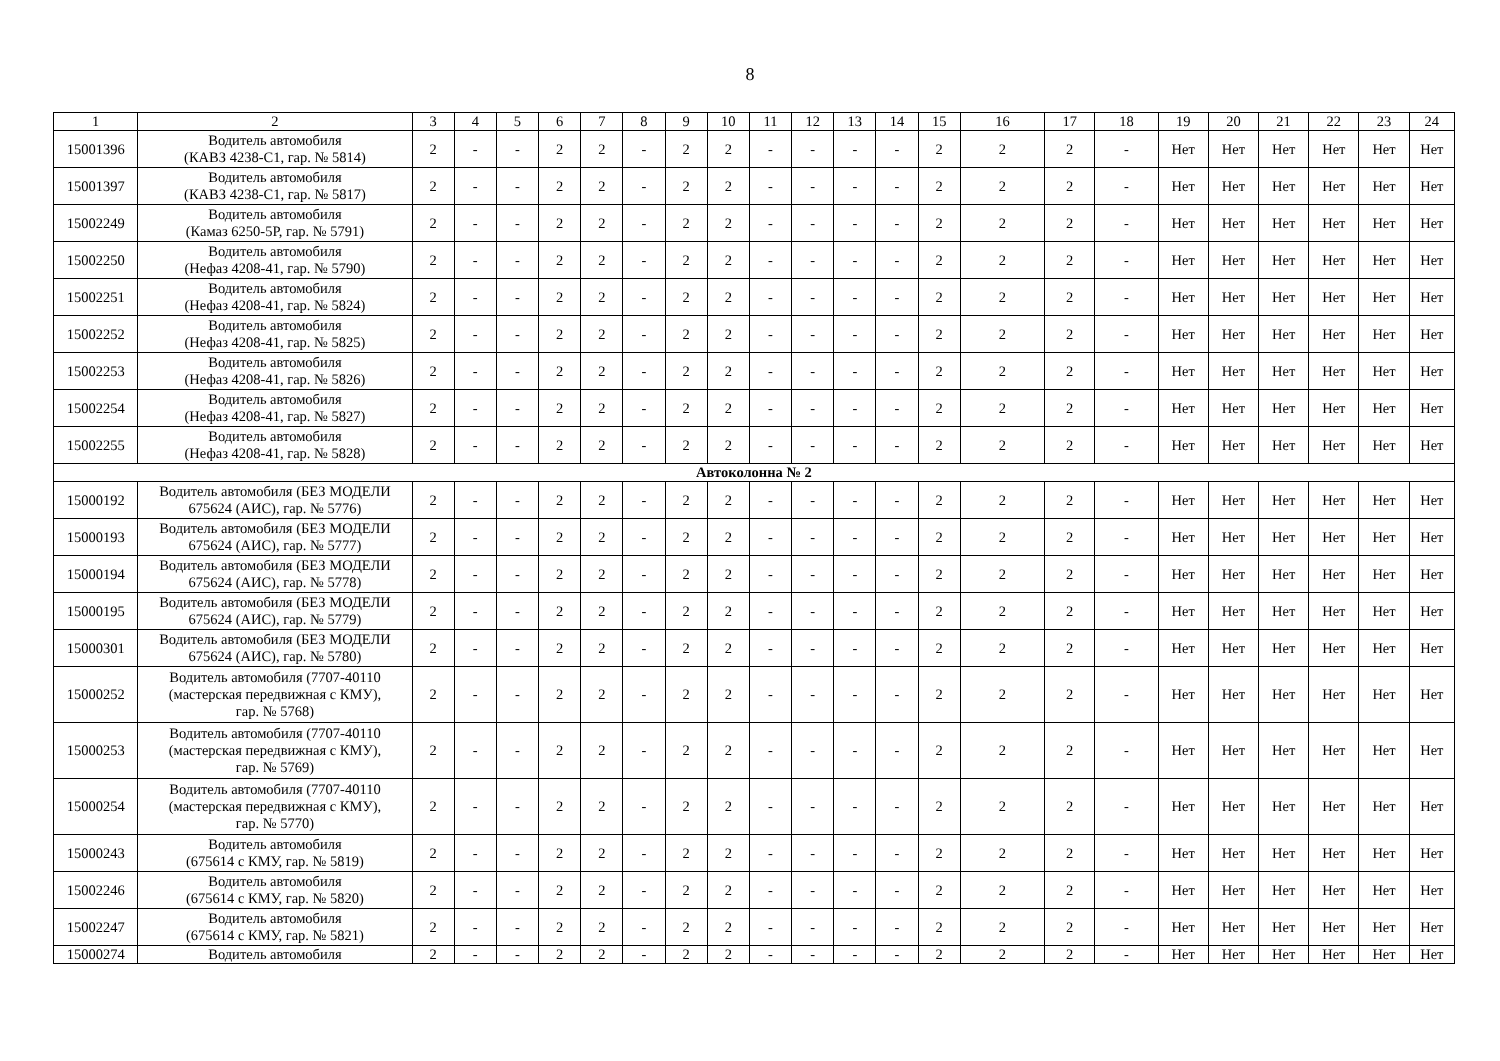8
| 1 | 2 | 3 | 4 | 5 | 6 | 7 | 8 | 9 | 10 | 11 | 12 | 13 | 14 | 15 | 16 | 17 | 18 | 19 | 20 | 21 | 22 | 23 | 24 |
| 15001396 | Водитель автомобиля (КАВЗ 4238-С1, гар. № 5814) | 2 | - | - | 2 | 2 | - | 2 | 2 | - | - | - | - | 2 | 2 | 2 | - | Нет | Нет | Нет | Нет | Нет | Нет |
| 15001397 | Водитель автомобиля (КАВЗ 4238-С1, гар. № 5817) | 2 | - | - | 2 | 2 | - | 2 | 2 | - | - | - | - | 2 | 2 | 2 | - | Нет | Нет | Нет | Нет | Нет | Нет |
| 15002249 | Водитель автомобиля (Камаз 6250-5Р, гар. № 5791) | 2 | - | - | 2 | 2 | - | 2 | 2 | - | - | - | - | 2 | 2 | 2 | - | Нет | Нет | Нет | Нет | Нет | Нет |
| 15002250 | Водитель автомобиля (Нефаз 4208-41, гар. № 5790) | 2 | - | - | 2 | 2 | - | 2 | 2 | - | - | - | - | 2 | 2 | 2 | - | Нет | Нет | Нет | Нет | Нет | Нет |
| 15002251 | Водитель автомобиля (Нефаз 4208-41, гар. № 5824) | 2 | - | - | 2 | 2 | - | 2 | 2 | - | - | - | - | 2 | 2 | 2 | - | Нет | Нет | Нет | Нет | Нет | Нет |
| 15002252 | Водитель автомобиля (Нефаз 4208-41, гар. № 5825) | 2 | - | - | 2 | 2 | - | 2 | 2 | - | - | - | - | 2 | 2 | 2 | - | Нет | Нет | Нет | Нет | Нет | Нет |
| 15002253 | Водитель автомобиля (Нефаз 4208-41, гар. № 5826) | 2 | - | - | 2 | 2 | - | 2 | 2 | - | - | - | - | 2 | 2 | 2 | - | Нет | Нет | Нет | Нет | Нет | Нет |
| 15002254 | Водитель автомобиля (Нефаз 4208-41, гар. № 5827) | 2 | - | - | 2 | 2 | - | 2 | 2 | - | - | - | - | 2 | 2 | 2 | - | Нет | Нет | Нет | Нет | Нет | Нет |
| 15002255 | Водитель автомобиля (Нефаз 4208-41, гар. № 5828) | 2 | - | - | 2 | 2 | - | 2 | 2 | - | - | - | - | 2 | 2 | 2 | - | Нет | Нет | Нет | Нет | Нет | Нет |
| Автоколонна № 2 | | | | | | | | | | | | | | | | | | | | | | | |
| 15000192 | Водитель автомобиля (БЕЗ МОДЕЛИ 675624 (АИС), гар. № 5776) | 2 | - | - | 2 | 2 | - | 2 | 2 | - | - | - | - | 2 | 2 | 2 | - | Нет | Нет | Нет | Нет | Нет | Нет |
| 15000193 | Водитель автомобиля (БЕЗ МОДЕЛИ 675624 (АИС), гар. № 5777) | 2 | - | - | 2 | 2 | - | 2 | 2 | - | - | - | - | 2 | 2 | 2 | - | Нет | Нет | Нет | Нет | Нет | Нет |
| 15000194 | Водитель автомобиля (БЕЗ МОДЕЛИ 675624 (АИС), гар. № 5778) | 2 | - | - | 2 | 2 | - | 2 | 2 | - | - | - | - | 2 | 2 | 2 | - | Нет | Нет | Нет | Нет | Нет | Нет |
| 15000195 | Водитель автомобиля (БЕЗ МОДЕЛИ 675624 (АИС), гар. № 5779) | 2 | - | - | 2 | 2 | - | 2 | 2 | - | - | - | - | 2 | 2 | 2 | - | Нет | Нет | Нет | Нет | Нет | Нет |
| 15000301 | Водитель автомобиля (БЕЗ МОДЕЛИ 675624 (АИС), гар. № 5780) | 2 | - | - | 2 | 2 | - | 2 | 2 | - | - | - | - | 2 | 2 | 2 | - | Нет | Нет | Нет | Нет | Нет | Нет |
| 15000252 | Водитель автомобиля (7707-40110 (мастерская передвижная с КМУ), гар. № 5768) | 2 | - | - | 2 | 2 | - | 2 | 2 | - | - | - | - | 2 | 2 | 2 | - | Нет | Нет | Нет | Нет | Нет | Нет |
| 15000253 | Водитель автомобиля (7707-40110 (мастерская передвижная с КМУ), гар. № 5769) | 2 | - | - | 2 | 2 | - | 2 | 2 | - | - | - | - | 2 | 2 | 2 | - | Нет | Нет | Нет | Нет | Нет | Нет |
| 15000254 | Водитель автомобиля (7707-40110 (мастерская передвижная с КМУ), гар. № 5770) | 2 | - | - | 2 | 2 | - | 2 | 2 | - | - | - | - | 2 | 2 | 2 | - | Нет | Нет | Нет | Нет | Нет | Нет |
| 15000243 | Водитель автомобиля (675614 с КМУ, гар. № 5819) | 2 | - | - | 2 | 2 | - | 2 | 2 | - | - | - | - | 2 | 2 | 2 | - | Нет | Нет | Нет | Нет | Нет | Нет |
| 15002246 | Водитель автомобиля (675614 с КМУ, гар. № 5820) | 2 | - | - | 2 | 2 | - | 2 | 2 | - | - | - | - | 2 | 2 | 2 | - | Нет | Нет | Нет | Нет | Нет | Нет |
| 15002247 | Водитель автомобиля (675614 с КМУ, гар. № 5821) | 2 | - | - | 2 | 2 | - | 2 | 2 | - | - | - | - | 2 | 2 | 2 | - | Нет | Нет | Нет | Нет | Нет | Нет |
| 15000274 | Водитель автомобиля | 2 | - | - | 2 | 2 | - | 2 | 2 | - | - | - | - | 2 | 2 | 2 | - | Нет | Нет | Нет | Нет | Нет | Нет |